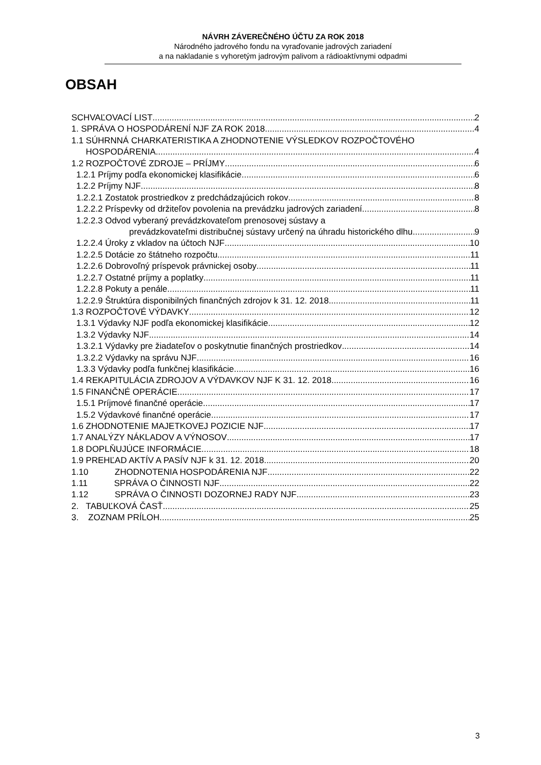NÁVRH ZÁVEREČNÉHO ÚČTU ZA ROK 2018
Národného jadrového fondu na vyraďovanie jadrových zariadení
a na nakladanie s vyhoretým jadrovým palivom a rádioaktívnymi odpadmi
OBSAH
SCHVAĽOVACÍ LIST 2
1. SPRÁVA O HOSPODÁRENÍ NJF ZA ROK 2018 4
1.1 SÚHRNNÁ CHARKATERISTIKA A ZHODNOTENIE VÝSLEDKOV ROZPOČTOVÉHO
HOSPODÁRENIA 4
1.2 ROZPOČTOVÉ ZDROJE – PRÍJMY 6
1.2.1 Príjmy podľa ekonomickej klasifikácie 6
1.2.2 Príjmy NJF 8
1.2.2.1 Zostatok prostriedkov z predchádzajúcich rokov 8
1.2.2.2 Príspevky od držiteľov povolenia na prevádzku jadrových zariadení 8
1.2.2.3 Odvod vyberaný prevádzkovateľom prenosovej sústavy a
prevádzkovateľmi distribučnej sústavy určený na úhradu historického dlhu 9
1.2.2.4 Úroky z vkladov na účtoch NJF 10
1.2.2.5 Dotácie zo štátneho rozpočtu 11
1.2.2.6 Dobrovoľný príspevok právnickej osoby 11
1.2.2.7 Ostatné príjmy a poplatky 11
1.2.2.8 Pokuty a penále 11
1.2.2.9 Štruktúra disponibilných finančných zdrojov k 31. 12. 2018 11
1.3 ROZPOČTOVÉ VÝDAVKY 12
1.3.1 Výdavky NJF podľa ekonomickej klasifikácie 12
1.3.2 Výdavky NJF 14
1.3.2.1 Výdavky pre žiadateľov o poskytnutie finančných prostriedkov 14
1.3.2.2 Výdavky na správu NJF 16
1.3.3 Výdavky podľa funkčnej klasifikácie 16
1.4 REKAPITULÁCIA ZDROJOV A VÝDAVKOV NJF K 31. 12. 2018 16
1.5 FINANČNÉ OPERÁCIE 17
1.5.1 Príjmové finančné operácie 17
1.5.2 Výdavkové finančné operácie 17
1.6 ZHODNOTENIE MAJETKOVEJ POZICIE NJF 17
1.7 ANALÝZY NÁKLADOV A VÝNOSOV 17
1.8 DOPLŇUJÚCE INFORMÁCIE 18
1.9 PREHĽAD AKTÍV A PASÍV NJF k 31. 12. 2018 20
1.10 ZHODNOTENIA HOSPODÁRENIA NJF 22
1.11 SPRÁVA O ČINNOSTI NJF 22
1.12 SPRÁVA O ČINNOSTI DOZORNEJ RADY NJF 23
2. TABUĽKOVÁ ČASŤ 25
3. ZOZNAM PRÍLOH 25
3